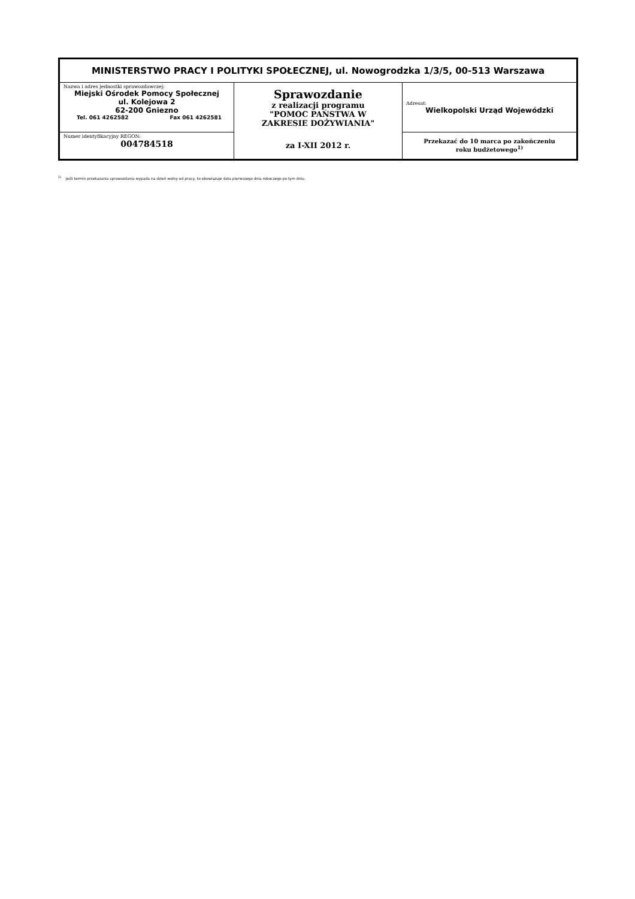| MINISTERSTWO PRACY I POLITYKI SPOŁECZNEJ, ul. Nowogrodzka 1/3/5, 00-513 Warszawa | | |
| Nazwa i adres jednostki sprawozdawczej: Miejski Ośrodek Pomocy Społecznej ul. Kolejowa 2 62-200 Gniezno Tel. 061 4262582 Fax 061 4262581 | Sprawozdanie z realizacji programu "POMOC PAŃSTWA W ZAKRESIE DOŻYWIANIA" za I-XII 2012 r. | Adresat: Wielkopolski Urząd Wojewódzki |
| Numer identyfikacyjny REGON: 004784518 | | Przekazać do 10 marca po zakończeniu roku budżetowego<sup>1)</sup> |
<sup>1)</sup> Jeśli termin przekazania sprawozdania wypada na dzień wolny od pracy, to obowiązuje data pierwszego dnia roboczego po tym dniu.